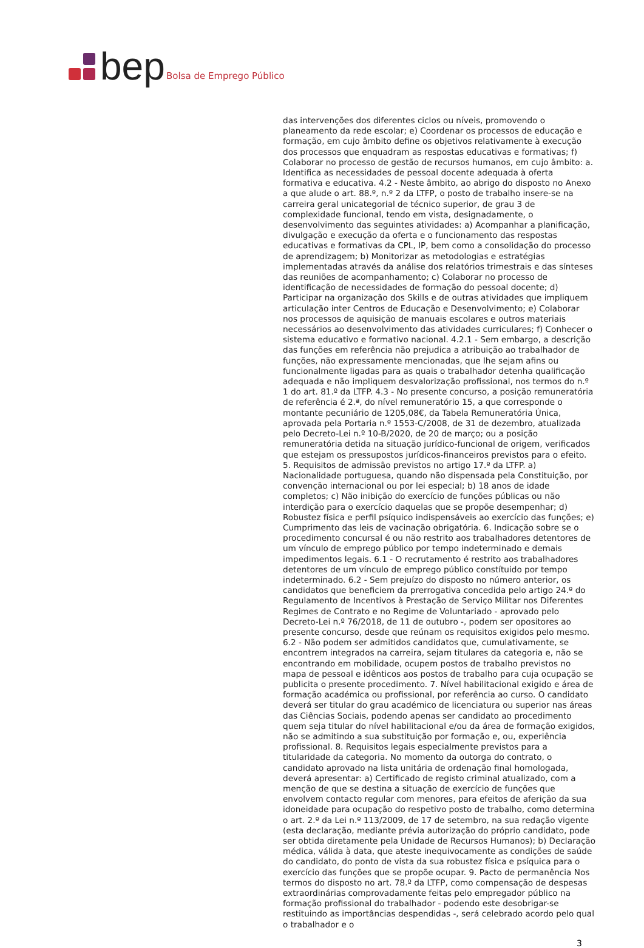bep Bolsa de Emprego Público
das intervenções dos diferentes ciclos ou níveis, promovendo o planeamento da rede escolar; e) Coordenar os processos de educação e formação, em cujo âmbito define os objetivos relativamente à execução dos processos que enquadram as respostas educativas e formativas; f) Colaborar no processo de gestão de recursos humanos, em cujo âmbito: a. Identifica as necessidades de pessoal docente adequada à oferta formativa e educativa. 4.2 - Neste âmbito, ao abrigo do disposto no Anexo a que alude o art. 88.º, n.º 2 da LTFP, o posto de trabalho insere-se na carreira geral unicategorial de técnico superior, de grau 3 de complexidade funcional, tendo em vista, designadamente, o desenvolvimento das seguintes atividades: a) Acompanhar a planificação, divulgação e execução da oferta e o funcionamento das respostas educativas e formativas da CPL, IP, bem como a consolidação do processo de aprendizagem; b) Monitorizar as metodologias e estratégias implementadas através da análise dos relatórios trimestrais e das sínteses das reuniões de acompanhamento; c) Colaborar no processo de identificação de necessidades de formação do pessoal docente; d) Participar na organização dos Skills e de outras atividades que impliquem articulação inter Centros de Educação e Desenvolvimento; e) Colaborar nos processos de aquisição de manuais escolares e outros materiais necessários ao desenvolvimento das atividades curriculares; f) Conhecer o sistema educativo e formativo nacional. 4.2.1 - Sem embargo, a descrição das funções em referência não prejudica a atribuição ao trabalhador de funções, não expressamente mencionadas, que lhe sejam afins ou funcionalmente ligadas para as quais o trabalhador detenha qualificação adequada e não impliquem desvalorização profissional, nos termos do n.º 1 do art. 81.º da LTFP. 4.3 - No presente concurso, a posição remuneratória de referência é 2.ª, do nível remuneratório 15, a que corresponde o montante pecuniário de 1205,08€, da Tabela Remuneratória Única, aprovada pela Portaria n.º 1553-C/2008, de 31 de dezembro, atualizada pelo Decreto-Lei n.º 10-B/2020, de 20 de março; ou a posição remuneratória detida na situação jurídico-funcional de origem, verificados que estejam os pressupostos jurídicos-financeiros previstos para o efeito. 5. Requisitos de admissão previstos no artigo 17.º da LTFP. a) Nacionalidade portuguesa, quando não dispensada pela Constituição, por convenção internacional ou por lei especial; b) 18 anos de idade completos; c) Não inibição do exercício de funções públicas ou não interdição para o exercício daquelas que se propõe desempenhar; d) Robustez física e perfil psíquico indispensáveis ao exercício das funções; e) Cumprimento das leis de vacinação obrigatória. 6. Indicação sobre se o procedimento concursal é ou não restrito aos trabalhadores detentores de um vínculo de emprego público por tempo indeterminado e demais impedimentos legais. 6.1 - O recrutamento é restrito aos trabalhadores detentores de um vínculo de emprego público constítuido por tempo indeterminado. 6.2 - Sem prejuízo do disposto no número anterior, os candidatos que beneficiem da prerrogativa concedida pelo artigo 24.º do Regulamento de Incentivos à Prestação de Serviço Militar nos Diferentes Regimes de Contrato e no Regime de Voluntariado - aprovado pelo Decreto-Lei n.º 76/2018, de 11 de outubro -, podem ser opositores ao presente concurso, desde que reúnam os requisitos exigidos pelo mesmo. 6.2 - Não podem ser admitidos candidatos que, cumulativamente, se encontrem integrados na carreira, sejam titulares da categoria e, não se encontrando em mobilidade, ocupem postos de trabalho previstos no mapa de pessoal e idênticos aos postos de trabalho para cuja ocupação se publicita o presente procedimento. 7. Nível habilitacional exigido e área de formação académica ou profissional, por referência ao curso. O candidato deverá ser titular do grau académico de licenciatura ou superior nas áreas das Ciências Sociais, podendo apenas ser candidato ao procedimento quem seja titular do nível habilitacional e/ou da área de formação exigidos, não se admitindo a sua substituição por formação e, ou, experiência profissional. 8. Requisitos legais especialmente previstos para a titularidade da categoria. No momento da outorga do contrato, o candidato aprovado na lista unitária de ordenação final homologada, deverá apresentar: a) Certificado de registo criminal atualizado, com a menção de que se destina a situação de exercício de funções que envolvem contacto regular com menores, para efeitos de aferição da sua idoneidade para ocupação do respetivo posto de trabalho, como determina o art. 2.º da Lei n.º 113/2009, de 17 de setembro, na sua redação vigente (esta declaração, mediante prévia autorização do próprio candidato, pode ser obtida diretamente pela Unidade de Recursos Humanos); b) Declaração médica, válida à data, que ateste inequivocamente as condições de saúde do candidato, do ponto de vista da sua robustez física e psíquica para o exercício das funções que se propõe ocupar. 9. Pacto de permanência Nos termos do disposto no art. 78.º da LTFP, como compensação de despesas extraordinárias comprovadamente feitas pelo empregador público na formação profissional do trabalhador - podendo este desobrigar-se restituindo as importâncias despendidas -, será celebrado acordo pelo qual o trabalhador e o
3